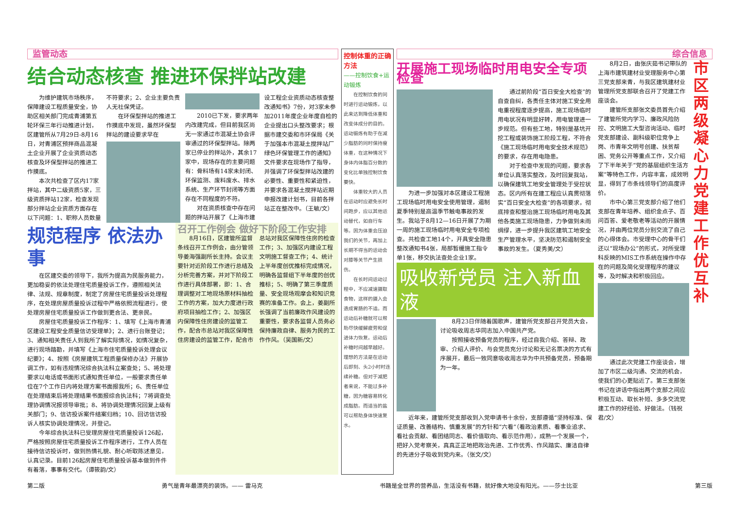监管动态
结合动态核查 推进环保拌站改建
为维护建筑市场秩序，保障建设工程质量安全，协助区相关部门完成青浦第五轮环保三年行动推进计划，区建管所从7月29日-8月16日，对青浦区预拌商品混凝土企业开展了企业资质动态核查及环保型拌站的推进工作摸底。
本次共检查了区内17家拌站，其中二级资质5家，三级资质拌站12家，检查发现部分拌站企业资质方面存在以下问题：1、职称人员数量不符要求；2、企业主要负责人无社保凭证。
在环保型拌站的推进工作摸底中发现，虽然环保型拌站的建设要求早在
2010已下发，要求两年内改建完成，但目前我区尚无一家通过市混凝土协会评审通过的环保型拌站。除两家已停业的拌站外，其余17家中，现场存在的主要问题有：骨料场有14家未封闭、环保监测、废料废水、排水系统、生产环节封闭等方面存在不同程度的不符。
对在资质核查中存在问题的拌站开展了《上海市建设工程企业资质动态核查整改通知书》7份，对3家未参加2011年度企业年度自检的企业提出口头整改要求；根据市建交委和市环保局《关于加强本市混凝土搅拌站厂绿色环保管理工作的通知》文件要求在现场作了指导，并强调了环保型拌站改建的必要性、重要性和紧迫性，并要求各混凝土搅拌站近期申报改建计划书，目前各拌站正在整改中。（王敏/文）
规范程序 依法办事
在区建交委的领导下，我所为提高为民服务能力，更加稳妥的依法处理住宅质量投诉工作，遵照相关法律、法规、规章制度，制定了房屋住宅质量投诉处理程序，在处理房屋质量投诉过程中严格依照流程进行，使处理房屋住宅质量投诉工作做到更合法、更亲民。
房屋住宅质量投诉工作程序：1、填写《上海市青浦区建设工程安全质量信访受理单》；2、进行台账登记；3、通知相关责任人到我所了解实际情况，如情况复杂，进行现场踏勘，并填写《上海市住宅质量投诉处理会议纪要》；4、按照《房屋建筑工程质量保修办法》开展协调工作，如有违规情况综合执法科立案查处；5、将处理要求以电话或书面形式通知责任单位，一般要求责任单位在7个工作日内将处理方案书面报我所；6、责任单位在处理结束后将处理结果书面报综合执法科；7将调查处理协调情况报领导审批；8、将协调处理情况回复上级有关部门；9、信访投诉案件结案归档；10、回访信访投诉人核实协调处理情况，并登记。
今年综合执法科已受理房屋住宅质量投诉126起，严格按照房屋住宅质量投诉工作程序进行，工作人员在接待信访投诉时，做到热情礼貌、耐心听取陈述意见，认真记录。目前126起房屋住宅质量投诉基本做到件件有着落，事事有交代。（谭筱韵/文）
召开工作例会 做好下阶段工作安排
8月16日，区建管所监督条线召开工作例会，由分管领导姜海强副所长主持。会议主要针对近阶段工作进行总结及分析完善方案，并对下阶段工作进行具体部署，即：1、合理调整对工地现场原材料抽检工作的方案，加大力度进行政府项目抽检工作；2、加强区内保障性住房建设的监管工作，配合市总站对我区保障性住房建设的监管工作，配合市总站对我区保障性住房的检查工作；3、加强区内建设工程文明施工督查工作；4、统计上半年度创优推标完成情况，明确各监督组下半年度的创优推标；5、明确了第三季度质量、安全现场观摩会和知识竞赛的准备工作。会上，姜副所长强调了当前廉政作风建设的重要性，要求各监督人员务必保持廉政自律、服务为民的工作作风。（吴国新/文）
控制体重的正确方法
——控制饮食+运动锻炼
在控制饮食的同时进行运动锻炼，以此来达到降低体重和改变体成分的目的。运动锻炼有助于在减少脂肪的同时保持瘦体重，在这种情况下身体内体脂百分数的变化比单独控制饮食要快。
体重较大的人员在运动时应避免长时间跑步，应以其他运动替代，如自行车等。因为体重会压迫我们的关节，再加上长期不得当的运动会对膝等关节产生损伤。
在长时间运动过程中，不应减速摄取食物，这样的摄入会造成胃肠的不适。而运动后补糖就可以帮助尽快缓解疲劳和促进体力恢复。运动后补糖时间越早越好。理想的方法是在运动后即刻、头2小时时连续补糖。但对于减肥者来说，不能过多补糖，因为糖容易转化成脂肪。而适当的盐可以帮助身体快速复水。
综合信息
开展施工现场临时用电安全专项检查
为进一步加强对本区建设工程施工现场临时用电安全使用管理，遏制夏季特别是高温季节触电事故的发生。我站于8月12—16日开展了为期一周的施工现场临时用电安全专项检查。共检查工地14个，开具安全隐患整改通知书4张，局部暂缓施工指令单1张，移交执法查处企业1家。
通过前阶段“百日安全大检查”的自查自纠，各责任主体对施工安全用电重视程度逐步提高，施工现场临时用电状况有明显好转，用电管理进一步规范。但有些工地，特别是基坑开挖工程或装饰施工阶段工程，不符合《施工现场临时用电安全技术规范》的要求，存在用电隐患。
对于检查中发现的问题，要求各单位认真落实整改，及时回复我站，以确保建筑工地安全管理处于受控状态。区内所有在建工程应认真贯彻落实“百日安全大检查”的各项要求，彻底排查和整治施工现场临时用电及其他各类施工现场隐患，力争做到未雨绸缪，进一步提升我区建筑工地安全生产管理水平，坚决防范和遏制安全事故的发生。（夏秀美/文）
吸收新党员 注入新血液
8月23日伴随着国歌声，建管所党支部召开党员大会，讨论吸收周志华同志加入中国共产党。
按照接收预备党员的程序，经过自我介绍、答辩、政审、介绍人评价、与会党员充分讨论和无记名票决的方式有序展开，最后一致同意吸收周志华为中共预备党员，预备期为一年。
近年来，建管所党支部收到入党申请书十余份，支部遵循“坚持标准、保证质量、改善结构、慎重发展”的方针和“六看”（看政治素质、看事业追求、看社会贡献、看团结同志、看价值取向、看示范作用），成熟一个发展一个，把好入党考察关，真真正正地把政治先进、工作优秀、作风踏实、廉洁自律的先进分子吸收到党内来。（张文/文）
8月2日，由张庆茹书记带队的上海市建筑建材业受理服务中心第三党支部来青，与我区建筑建材业管理所党支部联合召开了党建工作座谈会。
建管所支部张文委员首先介绍了建管所党内学习、廉政风险防控、文明施工大型咨询活动、临时党支部建设、副科级职位竞争上岗、市青年文明号创建、扶贫帮困、党务公开等重点工作，又介绍了下半年关于“党的基层组织生活方案”等特色工作，内容丰富，成效明显，得到了市条线领导们的高度评价。
市中心第三党支部介绍了他们支部在青年培养、组织金点子、百问百答、爱老敬老等活动的开展情况，并由两位党员分别交流了自己的心得体会。市受理中心的骨干们还以“现场办公”的形式，对所受理科反映的MIS工作系统在操作中存在的问题及简化受理程序的建议等，及时解决和积极回应。
通过此次党建工作座谈会，增加了市区二级沟通、交流的机会，使我们的心更贴近了。第三支部张书记在讲话中指出两个支部之间应积极互动、取长补短、多多交流党建工作的好经验、好做法。（钱祝君/文）
市区两级凝心力 党建工作优互补
第二版 勇气是青年最漂亮的装饰。—— 雷马克 书籍是全世界的营养品，生活没有书籍，就好像大地没有阳光。——莎士比亚 第三版